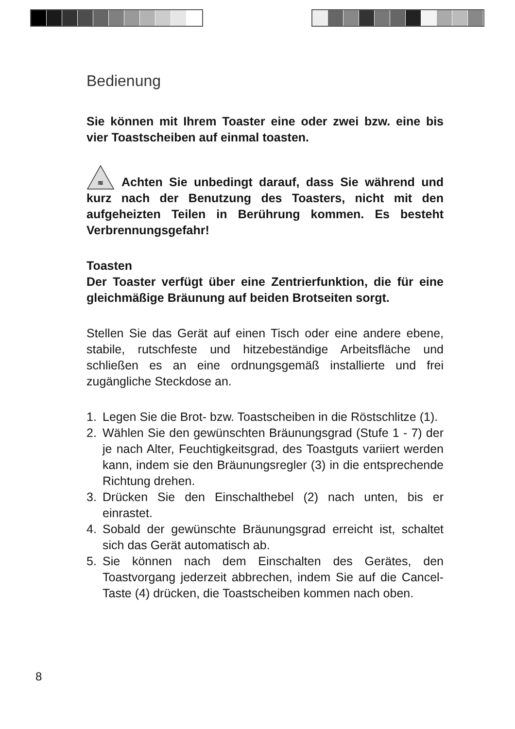Bedienung
Sie können mit Ihrem Toaster eine oder zwei bzw. eine bis vier Toastscheiben auf einmal toasten.
≋
Achten Sie unbedingt darauf, dass Sie während und kurz nach der Benutzung des Toasters, nicht mit den aufgeheizten Teilen in Berührung kommen. Es besteht Verbrennungsgefahr!
Toasten
Der Toaster verfügt über eine Zentrierfunktion, die für eine gleichmäßige Bräunung auf beiden Brotseiten sorgt.
Stellen Sie das Gerät auf einen Tisch oder eine andere ebene, stabile, rutschfeste und hitzebeständige Arbeitsfläche und schließen es an eine ordnungsgemäß installierte und frei zugängliche Steckdose an.
1. Legen Sie die Brot- bzw. Toastscheiben in die Röstschlitze (1).
2. Wählen Sie den gewünschten Bräunungsgrad (Stufe 1 - 7) der je nach Alter, Feuchtigkeitsgrad, des Toastguts variiert werden kann, indem sie den Bräunungsregler (3) in die entsprechende Richtung drehen.
3. Drücken Sie den Einschalthebel (2) nach unten, bis er einrastet.
4. Sobald der gewünschte Bräunungsgrad erreicht ist, schaltet sich das Gerät automatisch ab.
5. Sie können nach dem Einschalten des Gerätes, den Toastvorgang jederzeit abbrechen, indem Sie auf die Cancel-Taste (4) drücken, die Toastscheiben kommen nach oben.
8